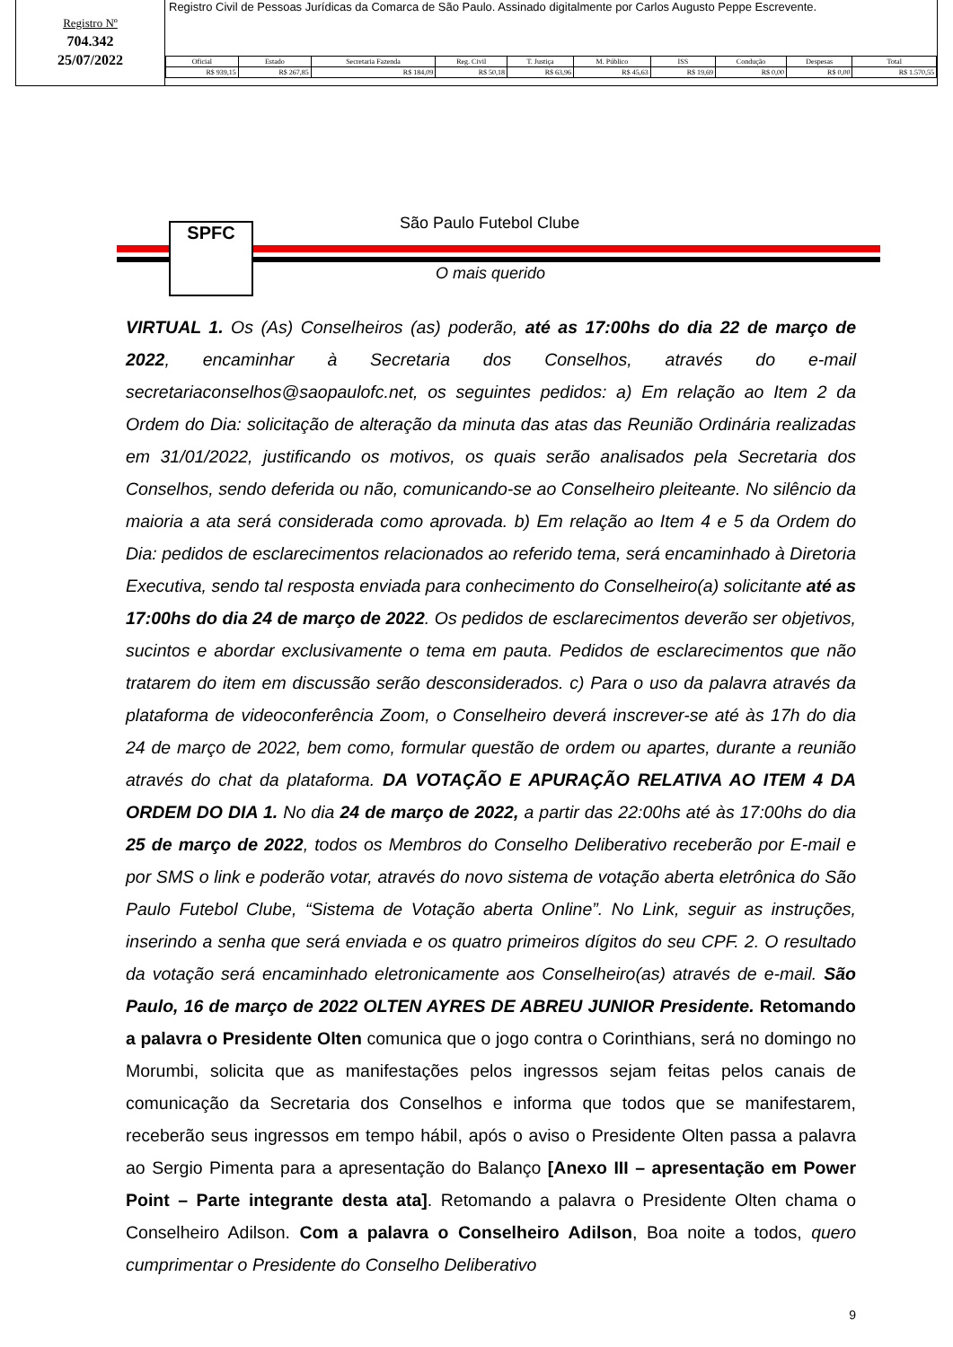Registro Nº
704.342
25/07/2022
Registro Civil de Pessoas Jurídicas da Comarca de São Paulo. Assinado digitalmente por Carlos Augusto Peppe Escrevente.
| Oficial | Estado | Secretaria Fazenda | Reg. Civil | T. Justiça | M. Público | ISS | Condução | Despesas | Total |
| --- | --- | --- | --- | --- | --- | --- | --- | --- | --- |
| R$ 939,15 | R$ 267,85 | R$ 184,09 | R$ 50,18 | R$ 63,96 | R$ 45,63 | R$ 19,69 | R$ 0,00 | R$ 0,00 | R$ 1.570,55 |
SPFC São Paulo Futebol Clube
O mais querido
VIRTUAL 1. Os (As) Conselheiros (as) poderão, até as 17:00hs do dia 22 de março de 2022, encaminhar à Secretaria dos Conselhos, através do e-mail secretariaconselhos@saopaulofc.net, os seguintes pedidos: a) Em relação ao Item 2 da Ordem do Dia: solicitação de alteração da minuta das atas das Reunião Ordinária realizadas em 31/01/2022, justificando os motivos, os quais serão analisados pela Secretaria dos Conselhos, sendo deferida ou não, comunicando-se ao Conselheiro pleiteante. No silêncio da maioria a ata será considerada como aprovada. b) Em relação ao Item 4 e 5 da Ordem do Dia: pedidos de esclarecimentos relacionados ao referido tema, será encaminhado à Diretoria Executiva, sendo tal resposta enviada para conhecimento do Conselheiro(a) solicitante até as 17:00hs do dia 24 de março de 2022. Os pedidos de esclarecimentos deverão ser objetivos, sucintos e abordar exclusivamente o tema em pauta. Pedidos de esclarecimentos que não tratarem do item em discussão serão desconsiderados. c) Para o uso da palavra através da plataforma de videoconferência Zoom, o Conselheiro deverá inscrever-se até às 17h do dia 24 de março de 2022, bem como, formular questão de ordem ou apartes, durante a reunião através do chat da plataforma. DA VOTAÇÃO E APURAÇÃO RELATIVA AO ITEM 4 DA ORDEM DO DIA 1. No dia 24 de março de 2022, a partir das 22:00hs até às 17:00hs do dia 25 de março de 2022, todos os Membros do Conselho Deliberativo receberão por E-mail e por SMS o link e poderão votar, através do novo sistema de votação aberta eletrônica do São Paulo Futebol Clube, “Sistema de Votação aberta Online”. No Link, seguir as instruções, inserindo a senha que será enviada e os quatro primeiros dígitos do seu CPF. 2. O resultado da votação será encaminhado eletronicamente aos Conselheiro(as) através de e-mail. São Paulo, 16 de março de 2022 OLTEN AYRES DE ABREU JUNIOR Presidente. Retomando a palavra o Presidente Olten comunica que o jogo contra o Corinthians, será no domingo no Morumbi, solicita que as manifestações pelos ingressos sejam feitas pelos canais de comunicação da Secretaria dos Conselhos e informa que todos que se manifestarem, receberão seus ingressos em tempo hábil, após o aviso o Presidente Olten passa a palavra ao Sergio Pimenta para a apresentação do Balanço [Anexo III – apresentação em Power Point – Parte integrante desta ata]. Retomando a palavra o Presidente Olten chama o Conselheiro Adilson. Com a palavra o Conselheiro Adilson, Boa noite a todos, quero cumprimentar o Presidente do Conselho Deliberativo
9